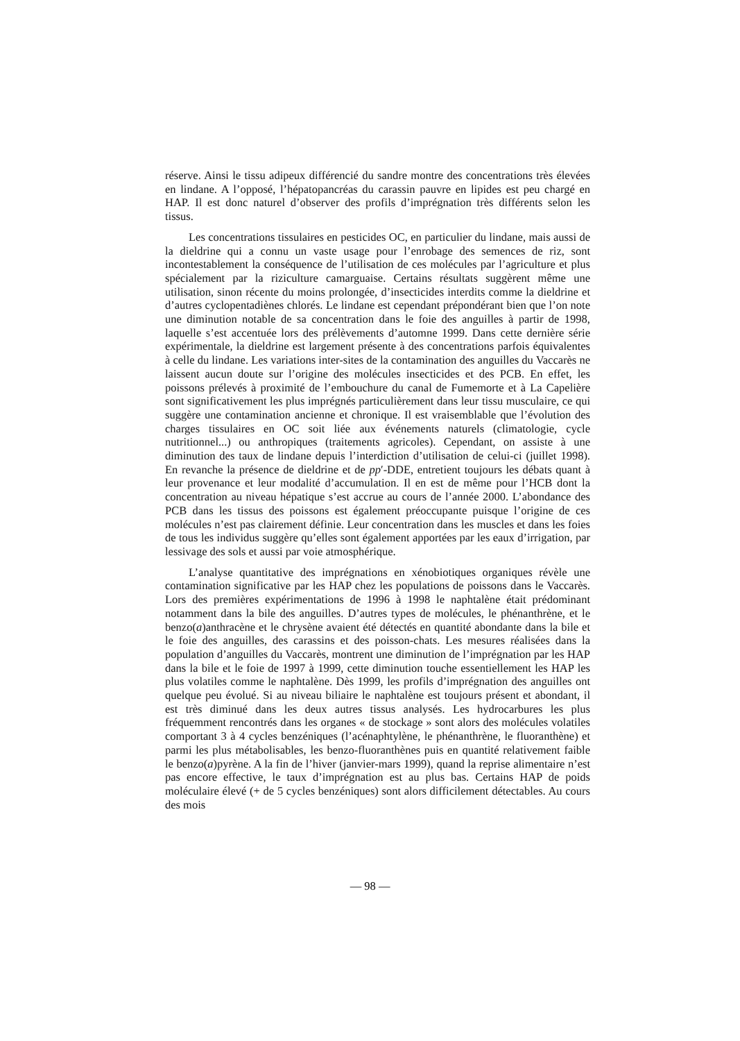réserve. Ainsi le tissu adipeux différencié du sandre montre des concentrations très élevées en lindane. A l’opposé, l’hépatopancréas du carassin pauvre en lipides est peu chargé en HAP. Il est donc naturel d’observer des profils d’imprégnation très différents selon les tissus.
Les concentrations tissulaires en pesticides OC, en particulier du lindane, mais aussi de la dieldrine qui a connu un vaste usage pour l’enrobage des semences de riz, sont incontestablement la conséquence de l’utilisation de ces molécules par l’agriculture et plus spécialement par la riziculture camarguaise. Certains résultats suggèrent même une utilisation, sinon récente du moins prolongée, d’insecticides interdits comme la dieldrine et d’autres cyclopentadiènes chlorés. Le lindane est cependant prépondérant bien que l’on note une diminution notable de sa concentration dans le foie des anguilles à partir de 1998, laquelle s’est accentuée lors des prélèvements d’automne 1999. Dans cette dernière série expérimentale, la dieldrine est largement présente à des concentrations parfois équivalentes à celle du lindane. Les variations inter-sites de la contamination des anguilles du Vaccarès ne laissent aucun doute sur l’origine des molécules insecticides et des PCB. En effet, les poissons prélevés à proximité de l’embouchure du canal de Fumemorte et à La Capelière sont significativement les plus imprégnés particulièrement dans leur tissu musculaire, ce qui suggère une contamination ancienne et chronique. Il est vraisemblable que l’évolution des charges tissulaires en OC soit liée aux événements naturels (climatologie, cycle nutritionnel...) ou anthropiques (traitements agricoles). Cependant, on assiste à une diminution des taux de lindane depuis l’interdiction d’utilisation de celui-ci (juillet 1998). En revanche la présence de dieldrine et de pp′-DDE, entretient toujours les débats quant à leur provenance et leur modalité d’accumulation. Il en est de même pour l’HCB dont la concentration au niveau hépatique s’est accrue au cours de l’année 2000. L’abondance des PCB dans les tissus des poissons est également préoccupante puisque l’origine de ces molécules n’est pas clairement définie. Leur concentration dans les muscles et dans les foies de tous les individus suggère qu’elles sont également apportées par les eaux d’irrigation, par lessivage des sols et aussi par voie atmosphérique.
L’analyse quantitative des imprégnations en xénobiotiques organiques révèle une contamination significative par les HAP chez les populations de poissons dans le Vaccarès. Lors des premières expérimentations de 1996 à 1998 le naphtalène était prédominant notamment dans la bile des anguilles. D’autres types de molécules, le phénanthrène, et le benzo(a)anthracène et le chrysène avaient été détectés en quantité abondante dans la bile et le foie des anguilles, des carassins et des poisson-chats. Les mesures réalisées dans la population d’anguilles du Vaccarès, montrent une diminution de l’imprégnation par les HAP dans la bile et le foie de 1997 à 1999, cette diminution touche essentiellement les HAP les plus volatiles comme le naphtalène. Dès 1999, les profils d’imprégnation des anguilles ont quelque peu évolué. Si au niveau biliaire le naphtalène est toujours présent et abondant, il est très diminué dans les deux autres tissus analysés. Les hydrocarbures les plus fréquemment rencontrés dans les organes « de stockage » sont alors des molécules volatiles comportant 3 à 4 cycles benzéniques (l’acénaphtylène, le phénanthrène, le fluoranthène) et parmi les plus métabolisables, les benzo-fluoranthènes puis en quantité relativement faible le benzo(a)pyrène. A la fin de l’hiver (janvier-mars 1999), quand la reprise alimentaire n’est pas encore effective, le taux d’imprégnation est au plus bas. Certains HAP de poids moléculaire élevé (+ de 5 cycles benzéniques) sont alors difficilement détectables. Au cours des mois
— 98 —